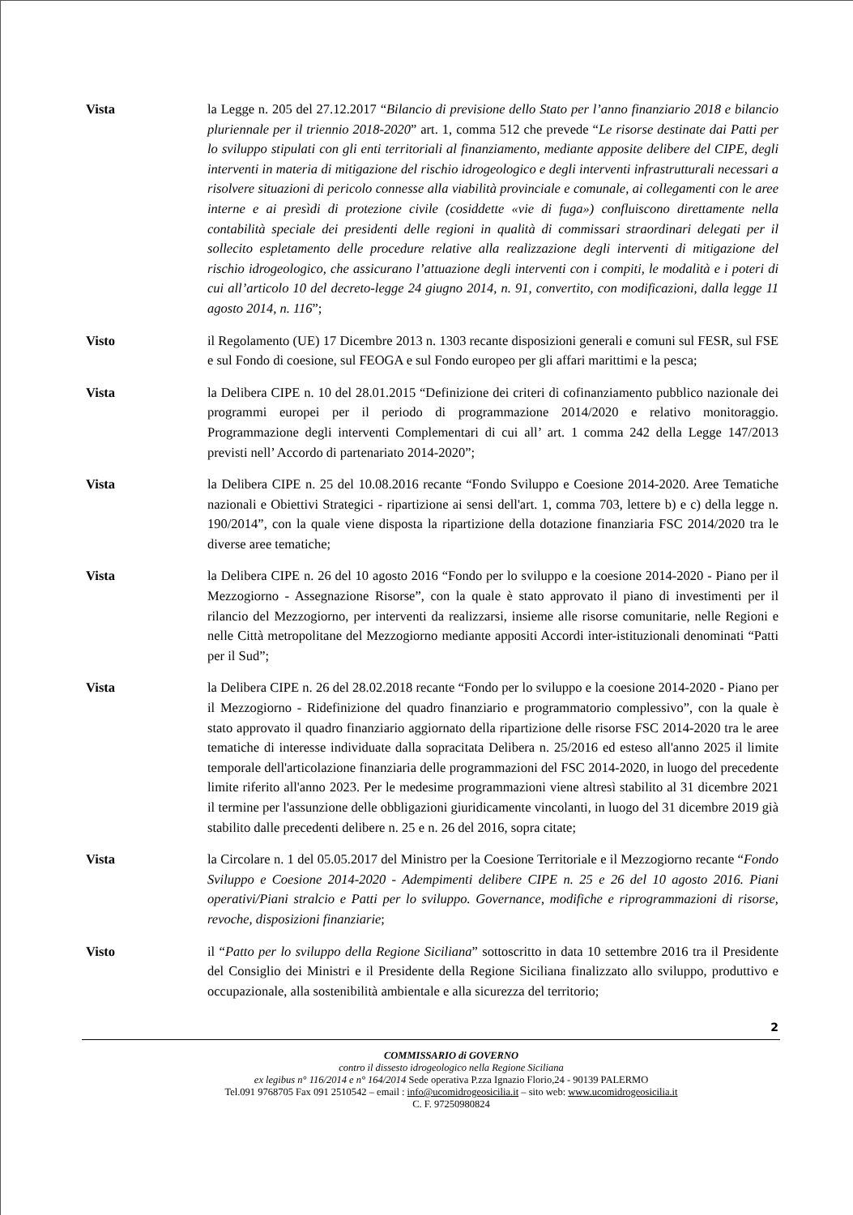Vista la Legge n. 205 del 27.12.2017 “Bilancio di previsione dello Stato per l’anno finanziario 2018 e bilancio pluriennale per il triennio 2018-2020” art. 1, comma 512 che prevede “Le risorse destinate dai Patti per lo sviluppo stipulati con gli enti territoriali al finanziamento, mediante apposite delibere del CIPE, degli interventi in materia di mitigazione del rischio idrogeologico e degli interventi infrastrutturali necessari a risolvere situazioni di pericolo connesse alla viabilità provinciale e comunale, ai collegamenti con le aree interne e ai presìdi di protezione civile (cosiddette «vie di fuga») confluiscono direttamente nella contabilità speciale dei presidenti delle regioni in qualità di commissari straordinari delegati per il sollecito espletamento delle procedure relative alla realizzazione degli interventi di mitigazione del rischio idrogeologico, che assicurano l’attuazione degli interventi con i compiti, le modalità e i poteri di cui all’articolo 10 del decreto-legge 24 giugno 2014, n. 91, convertito, con modificazioni, dalla legge 11 agosto 2014, n. 116”;
Visto il Regolamento (UE) 17 Dicembre 2013 n. 1303 recante disposizioni generali e comuni sul FESR, sul FSE e sul Fondo di coesione, sul FEOGA e sul Fondo europeo per gli affari marittimi e la pesca;
Vista la Delibera CIPE n. 10 del 28.01.2015 “Definizione dei criteri di cofinanziamento pubblico nazionale dei programmi europei per il periodo di programmazione 2014/2020 e relativo monitoraggio. Programmazione degli interventi Complementari di cui all’ art. 1 comma 242 della Legge 147/2013 previsti nell’ Accordo di partenariato 2014-2020”;
Vista la Delibera CIPE n. 25 del 10.08.2016 recante “Fondo Sviluppo e Coesione 2014-2020. Aree Tematiche nazionali e Obiettivi Strategici - ripartizione ai sensi dell'art. 1, comma 703, lettere b) e c) della legge n. 190/2014”, con la quale viene disposta la ripartizione della dotazione finanziaria FSC 2014/2020 tra le diverse aree tematiche;
Vista la Delibera CIPE n. 26 del 10 agosto 2016 “Fondo per lo sviluppo e la coesione 2014-2020 - Piano per il Mezzogiorno - Assegnazione Risorse”, con la quale è stato approvato il piano di investimenti per il rilancio del Mezzogiorno, per interventi da realizzarsi, insieme alle risorse comunitarie, nelle Regioni e nelle Città metropolitane del Mezzogiorno mediante appositi Accordi inter-istituzionali denominati “Patti per il Sud”;
Vista la Delibera CIPE n. 26 del 28.02.2018 recante “Fondo per lo sviluppo e la coesione 2014-2020 - Piano per il Mezzogiorno - Ridefinizione del quadro finanziario e programmatorio complessivo”, con la quale è stato approvato il quadro finanziario aggiornato della ripartizione delle risorse FSC 2014-2020 tra le aree tematiche di interesse individuate dalla sopracitata Delibera n. 25/2016 ed esteso all'anno 2025 il limite temporale dell'articolazione finanziaria delle programmazioni del FSC 2014-2020, in luogo del precedente limite riferito all'anno 2023. Per le medesime programmazioni viene altresì stabilito al 31 dicembre 2021 il termine per l'assunzione delle obbligazioni giuridicamente vincolanti, in luogo del 31 dicembre 2019 già stabilito dalle precedenti delibere n. 25 e n. 26 del 2016, sopra citate;
Vista la Circolare n. 1 del 05.05.2017 del Ministro per la Coesione Territoriale e il Mezzogiorno recante “Fondo Sviluppo e Coesione 2014-2020 - Adempimenti delibere CIPE n. 25 e 26 del 10 agosto 2016. Piani operativi/Piani stralcio e Patti per lo sviluppo. Governance, modifiche e riprogrammazioni di risorse, revoche, disposizioni finanziarie;
Visto il “Patto per lo sviluppo della Regione Siciliana” sottoscritto in data 10 settembre 2016 tra il Presidente del Consiglio dei Ministri e il Presidente della Regione Siciliana finalizzato allo sviluppo, produttivo e occupazionale, alla sostenibilità ambientale e alla sicurezza del territorio;
2
COMMISSARIO di GOVERNO
contro il dissesto idrogeologico nella Regione Siciliana
ex legibus n° 116/2014 e n° 164/2014 Sede operativa P.zza Ignazio Florio,24 - 90139 PALERMO
Tel.091 9768705 Fax 091 2510542 – email : info@ucomidrogeosicilia.it – sito web: www.ucomidrogeosicilia.it
C. F. 97250980824